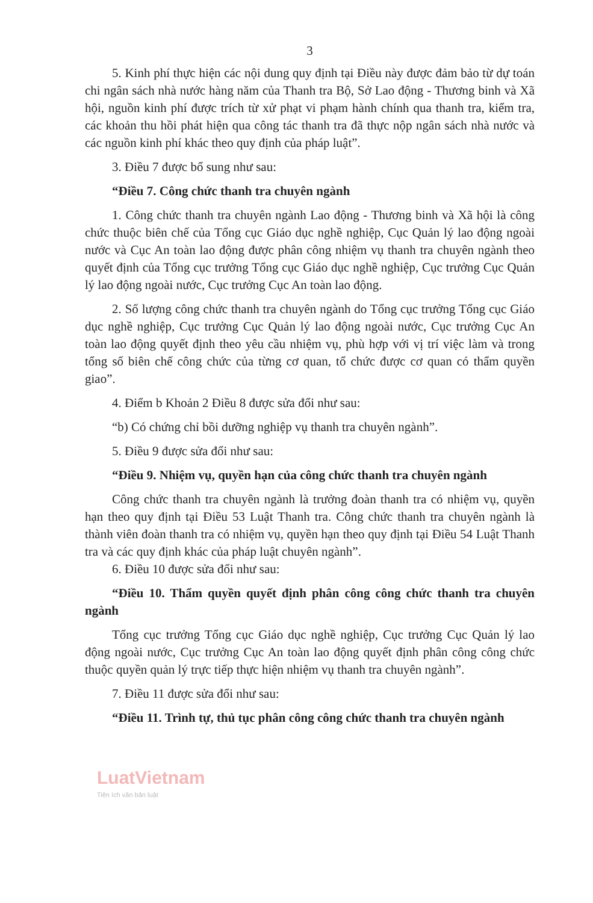3
5. Kinh phí thực hiện các nội dung quy định tại Điều này được đảm bảo từ dự toán chi ngân sách nhà nước hàng năm của Thanh tra Bộ, Sở Lao động - Thương binh và Xã hội, nguồn kinh phí được trích từ xử phạt vi phạm hành chính qua thanh tra, kiểm tra, các khoản thu hồi phát hiện qua công tác thanh tra đã thực nộp ngân sách nhà nước và các nguồn kinh phí khác theo quy định của pháp luật”.
3. Điều 7 được bổ sung như sau:
“Điều 7. Công chức thanh tra chuyên ngành
1. Công chức thanh tra chuyên ngành Lao động - Thương binh và Xã hội là công chức thuộc biên chế của Tổng cục Giáo dục nghề nghiệp, Cục Quản lý lao động ngoài nước và Cục An toàn lao động được phân công nhiệm vụ thanh tra chuyên ngành theo quyết định của Tổng cục trưởng Tổng cục Giáo dục nghề nghiệp, Cục trưởng Cục Quản lý lao động ngoài nước, Cục trưởng Cục An toàn lao động.
2. Số lượng công chức thanh tra chuyên ngành do Tổng cục trưởng Tổng cục Giáo dục nghề nghiệp, Cục trưởng Cục Quản lý lao động ngoài nước, Cục trưởng Cục An toàn lao động quyết định theo yêu cầu nhiệm vụ, phù hợp với vị trí việc làm và trong tổng số biên chế công chức của từng cơ quan, tổ chức được cơ quan có thẩm quyền giao”.
4. Điểm b Khoản 2 Điều 8 được sửa đổi như sau:
“b) Có chứng chỉ bồi dưỡng nghiệp vụ thanh tra chuyên ngành”.
5. Điều 9 được sửa đổi như sau:
“Điều 9. Nhiệm vụ, quyền hạn của công chức thanh tra chuyên ngành
Công chức thanh tra chuyên ngành là trưởng đoàn thanh tra có nhiệm vụ, quyền hạn theo quy định tại Điều 53 Luật Thanh tra. Công chức thanh tra chuyên ngành là thành viên đoàn thanh tra có nhiệm vụ, quyền hạn theo quy định tại Điều 54 Luật Thanh tra và các quy định khác của pháp luật chuyên ngành”.
6. Điều 10 được sửa đổi như sau:
“Điều 10. Thẩm quyền quyết định phân công công chức thanh tra chuyên ngành
Tổng cục trưởng Tổng cục Giáo dục nghề nghiệp, Cục trưởng Cục Quản lý lao động ngoài nước, Cục trưởng Cục An toàn lao động quyết định phân công công chức thuộc quyền quản lý trực tiếp thực hiện nhiệm vụ thanh tra chuyên ngành”.
7. Điều 11 được sửa đổi như sau:
“Điều 11. Trình tự, thủ tục phân công công chức thanh tra chuyên ngành
LuatVietnam
Tiện ích văn bản luật